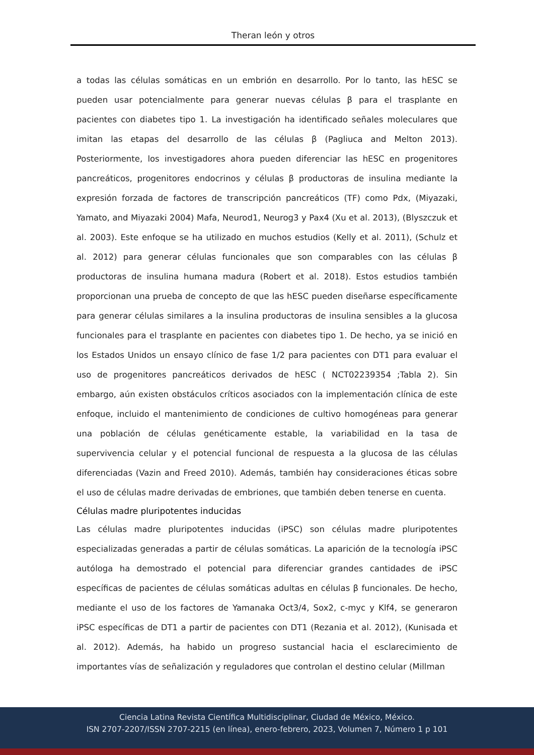Theran león y otros
a todas las células somáticas en un embrión en desarrollo. Por lo tanto, las hESC se pueden usar potencialmente para generar nuevas células β para el trasplante en pacientes con diabetes tipo 1. La investigación ha identificado señales moleculares que imitan las etapas del desarrollo de las células β (Pagliuca and Melton 2013). Posteriormente, los investigadores ahora pueden diferenciar las hESC en progenitores pancreáticos, progenitores endocrinos y células β productoras de insulina mediante la expresión forzada de factores de transcripción pancreáticos (TF) como Pdx, (Miyazaki, Yamato, and Miyazaki 2004) Mafa, Neurod1, Neurog3 y Pax4 (Xu et al. 2013), (Blyszczuk et al. 2003). Este enfoque se ha utilizado en muchos estudios (Kelly et al. 2011), (Schulz et al. 2012) para generar células funcionales que son comparables con las células β productoras de insulina humana madura (Robert et al. 2018). Estos estudios también proporcionan una prueba de concepto de que las hESC pueden diseñarse específicamente para generar células similares a la insulina productoras de insulina sensibles a la glucosa funcionales para el trasplante en pacientes con diabetes tipo 1. De hecho, ya se inició en los Estados Unidos un ensayo clínico de fase 1/2 para pacientes con DT1 para evaluar el uso de progenitores pancreáticos derivados de hESC ( NCT02239354 ;Tabla 2). Sin embargo, aún existen obstáculos críticos asociados con la implementación clínica de este enfoque, incluido el mantenimiento de condiciones de cultivo homogéneas para generar una población de células genéticamente estable, la variabilidad en la tasa de supervivencia celular y el potencial funcional de respuesta a la glucosa de las células diferenciadas (Vazin and Freed 2010). Además, también hay consideraciones éticas sobre el uso de células madre derivadas de embriones, que también deben tenerse en cuenta.
Células madre pluripotentes inducidas
Las células madre pluripotentes inducidas (iPSC) son células madre pluripotentes especializadas generadas a partir de células somáticas. La aparición de la tecnología iPSC autóloga ha demostrado el potencial para diferenciar grandes cantidades de iPSC específicas de pacientes de células somáticas adultas en células β funcionales. De hecho, mediante el uso de los factores de Yamanaka Oct3/4, Sox2, c-myc y Klf4, se generaron iPSC específicas de DT1 a partir de pacientes con DT1 (Rezania et al. 2012), (Kunisada et al. 2012). Además, ha habido un progreso sustancial hacia el esclarecimiento de importantes vías de señalización y reguladores que controlan el destino celular (Millman
Ciencia Latina Revista Científica Multidisciplinar, Ciudad de México, México.
ISN 2707-2207/ISSN 2707-2215 (en línea), enero-febrero, 2023, Volumen 7, Número 1 p 101